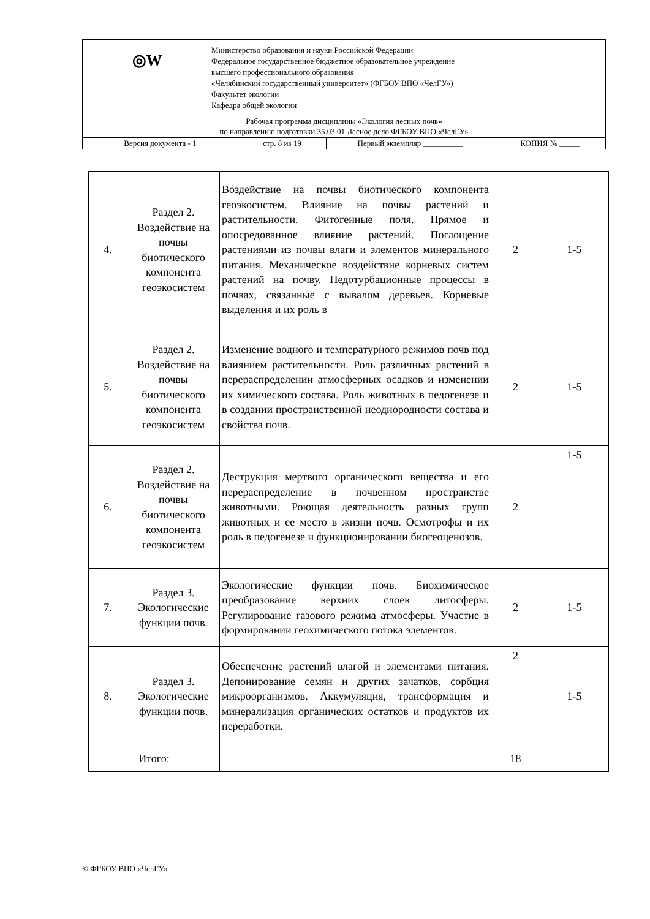| ◎W Министерство образования и науки Российской Федерации Федеральное государственное бюджетное образовательное учреждение высшего профессионального образования «Челябинский государственный университет» (ФГБОУ ВПО «ЧелГУ») Факультет экологии Кафедра общей экологии | | | |
| Рабочая программа дисциплины «Экология лесных почв» по направлению подготовки 35.03.01 Лесное дело ФГБОУ ВПО «ЧелГУ» | | | |
| Версия документа - 1 | стр. 8 из 19 | Первый экземпляр __________ | КОПИЯ № _____ |
| 4. | Раздел 2. Воздействие на почвы биотического компонента геоэкосистем | Воздействие на почвы биотического компонента геоэкосистем. Влияние на почвы растений и растительности. Фитогенные поля. Прямое и опосредованное влияние растений. Поглощение растениями из почвы влаги и элементов минерального питания. Механическое воздействие корневых систем растений на почву. Педотурбационные процессы в почвах, связанные с вывалом деревьев. Корневые выделения и их роль в | 2 | 1-5 |
| 5. | Раздел 2. Воздействие на почвы биотического компонента геоэкосистем | Изменение водного и температурного режимов почв под влиянием растительности. Роль различных растений в перераспределении атмосферных осадков и изменении их химического состава. Роль животных в педогенезе и в создании пространственной неоднородности состава и свойства почв. | 2 | 1-5 |
| 6. | Раздел 2. Воздействие на почвы биотического компонента геоэкосистем | Деструкция мертвого органического вещества и его перераспределение в почвенном пространстве животными. Роющая деятельность разных групп животных и ее место в жизни почв. Осмотрофы и их роль в педогенезе и функционировании биогеоценозов. | 2 | 1-5 |
| 7. | Раздел 3. Экологические функции почв. | Экологические функции почв. Биохимическое преобразование верхних слоев литосферы. Регулирование газового режима атмосферы. Участие в формировании геохимического потока элементов. | 2 | 1-5 |
| 8. | Раздел 3. Экологические функции почв. | Обеспечение растений влагой и элементами питания. Депонирование семян и других зачатков, сорбция микроорганизмов. Аккумуляция, трансформация и минерализация органических остатков и продуктов их переработки. | 2 | 1-5 |
| Итого: | | | 18 | |
© ФГБОУ ВПО «ЧелГУ»